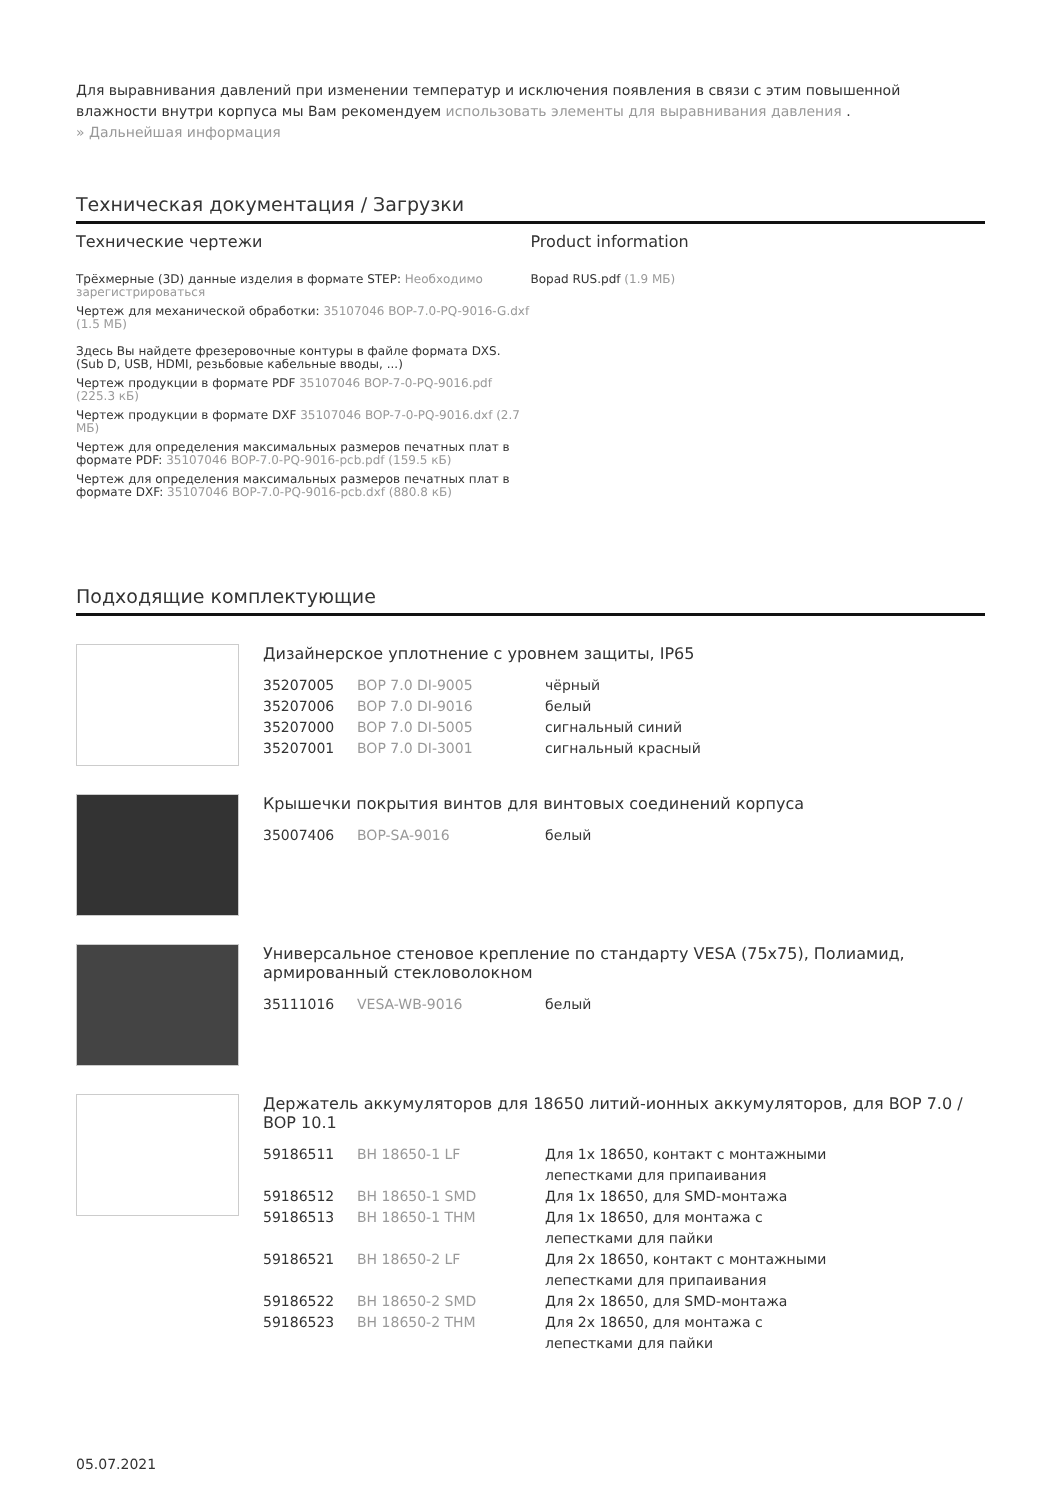Для выравнивания давлений при изменении температур и исключения появления в связи с этим повышенной влажности внутри корпуса мы Вам рекомендуем использовать элементы для выравнивания давления .
» Дальнейшая информация
Техническая документация / Загрузки
Технические чертежи
Трёхмерные (3D) данные изделия в формате STEP: Необходимо зарегистрироваться
Чертеж для механической обработки: 35107046 BOP-7.0-PQ-9016-G.dxf (1.5 МБ)
Здесь Вы найдете фрезеровочные контуры в файле формата DXS. (Sub D, USB, HDMI, резьбовые кабельные вводы, ...)
Чертеж продукции в формате PDF 35107046 BOP-7-0-PQ-9016.pdf (225.3 кБ)
Чертеж продукции в формате DXF 35107046 BOP-7-0-PQ-9016.dxf (2.7 МБ)
Чертеж для определения максимальных размеров печатных плат в формате PDF: 35107046 BOP-7.0-PQ-9016-pcb.pdf (159.5 кБ)
Чертеж для определения максимальных размеров печатных плат в формате DXF: 35107046 BOP-7.0-PQ-9016-pcb.dxf (880.8 кБ)
Product information
Bopad RUS.pdf (1.9 МБ)
Подходящие комплектующие
Дизайнерское уплотнение с уровнем защиты, IP65
| 35207005 | BOP 7.0 DI-9005 | чёрный |
| 35207006 | BOP 7.0 DI-9016 | белый |
| 35207000 | BOP 7.0 DI-5005 | сигнальный синий |
| 35207001 | BOP 7.0 DI-3001 | сигнальный красный |
Крышечки покрытия винтов для винтовых соединений корпуса
| 35007406 | BOP-SA-9016 | белый |
Универсальное стеновое крепление по стандарту VESA (75x75), Полиамид, армированный стекловолокном
| 35111016 | VESA-WB-9016 | белый |
Держатель аккумуляторов для 18650 литий-ионных аккумуляторов, для BOP 7.0 / BOP 10.1
| 59186511 | BH 18650-1 LF | Для 1x 18650, контакт с монтажными лепестками для припаивания |
| 59186512 | BH 18650-1 SMD | Для 1x 18650, для SMD-монтажа |
| 59186513 | BH 18650-1 THM | Для 1x 18650, для монтажа с лепестками для пайки |
| 59186521 | BH 18650-2 LF | Для 2x 18650, контакт с монтажными лепестками для припаивания |
| 59186522 | BH 18650-2 SMD | Для 2x 18650, для SMD-монтажа |
| 59186523 | BH 18650-2 THM | Для 2x 18650, для монтажа с лепестками для пайки |
05.07.2021